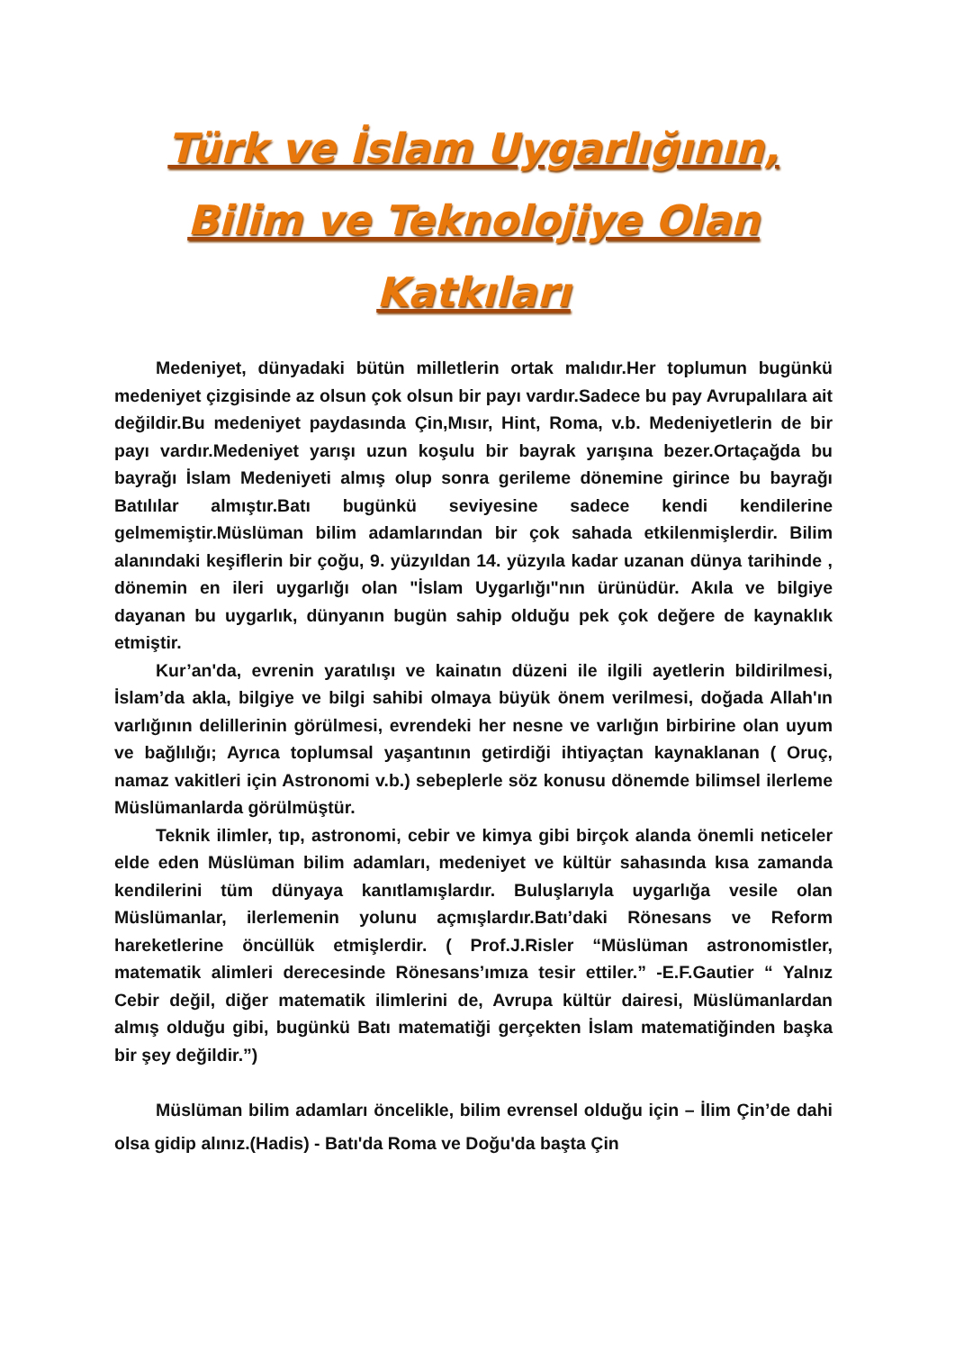Türk ve İslam Uygarlığının, Bilim ve Teknolojiye Olan Katkıları
Medeniyet, dünyadaki bütün milletlerin ortak malıdır.Her toplumun bugünkü medeniyet çizgisinde az olsun çok olsun bir payı vardır.Sadece bu pay Avrupalılara ait değildir.Bu medeniyet paydasında Çin,Mısır, Hint, Roma, v.b. Medeniyetlerin de bir payı vardır.Medeniyet yarışı uzun koşulu bir bayrak yarışına bezer.Ortaçağda bu bayrağı İslam Medeniyeti almış olup sonra gerileme dönemine girince bu bayrağı Batılılar almıştır.Batı bugünkü seviyesine sadece kendi kendilerine gelmemiştir.Müslüman bilim adamlarından bir çok sahada etkilenmişlerdir. Bilim alanındaki keşiflerin bir çoğu, 9. yüzyıldan 14. yüzyıla kadar uzanan dünya tarihinde , dönemin en ileri uygarlığı olan "İslam Uygarlığı"nın ürünüdür. Akıla ve bilgiye dayanan bu uygarlık, dünyanın bugün sahip olduğu pek çok değere de kaynaklık etmiştir.
Kur’an'da, evrenin yaratılışı ve kainatın düzeni ile ilgili ayetlerin bildirilmesi, İslam’da akla, bilgiye ve bilgi sahibi olmaya büyük önem verilmesi, doğada Allah'ın varlığının delillerinin görülmesi, evrendeki her nesne ve varlığın birbirine olan uyum ve bağlılığı; Ayrıca toplumsal yaşantının getirdiği ihtiyaçtan kaynaklanan ( Oruç, namaz vakitleri için Astronomi v.b.) sebeplerle söz konusu dönemde bilimsel ilerleme Müslümanlarda görülmüştür.
Teknik ilimler, tıp, astronomi, cebir ve kimya gibi birçok alanda önemli neticeler elde eden Müslüman bilim adamları, medeniyet ve kültür sahasında kısa zamanda kendilerini tüm dünyaya kanıtlamışlardır. Buluşlarıyla uygarlığa vesile olan Müslümanlar, ilerlemenin yolunu açmışlardır.Batı’daki Rönesans ve Reform hareketlerine öncüllük etmişlerdir. ( Prof.J.Risler “Müslüman astronomistler, matematik alimleri derecesinde Rönesans’ımıza tesir ettiler.” -E.F.Gautier “ Yalnız Cebir değil, diğer matematik ilimlerini de, Avrupa kültür dairesi, Müslümanlardan almış olduğu gibi, bugünkü Batı matematiği gerçekten İslam matematiğinden başka bir şey değildir.”)
Müslüman bilim adamları öncelikle, bilim evrensel olduğu için – İlim Çin’de dahi olsa gidip alınız.(Hadis) - Batı'da Roma ve Doğu'da başta Çin